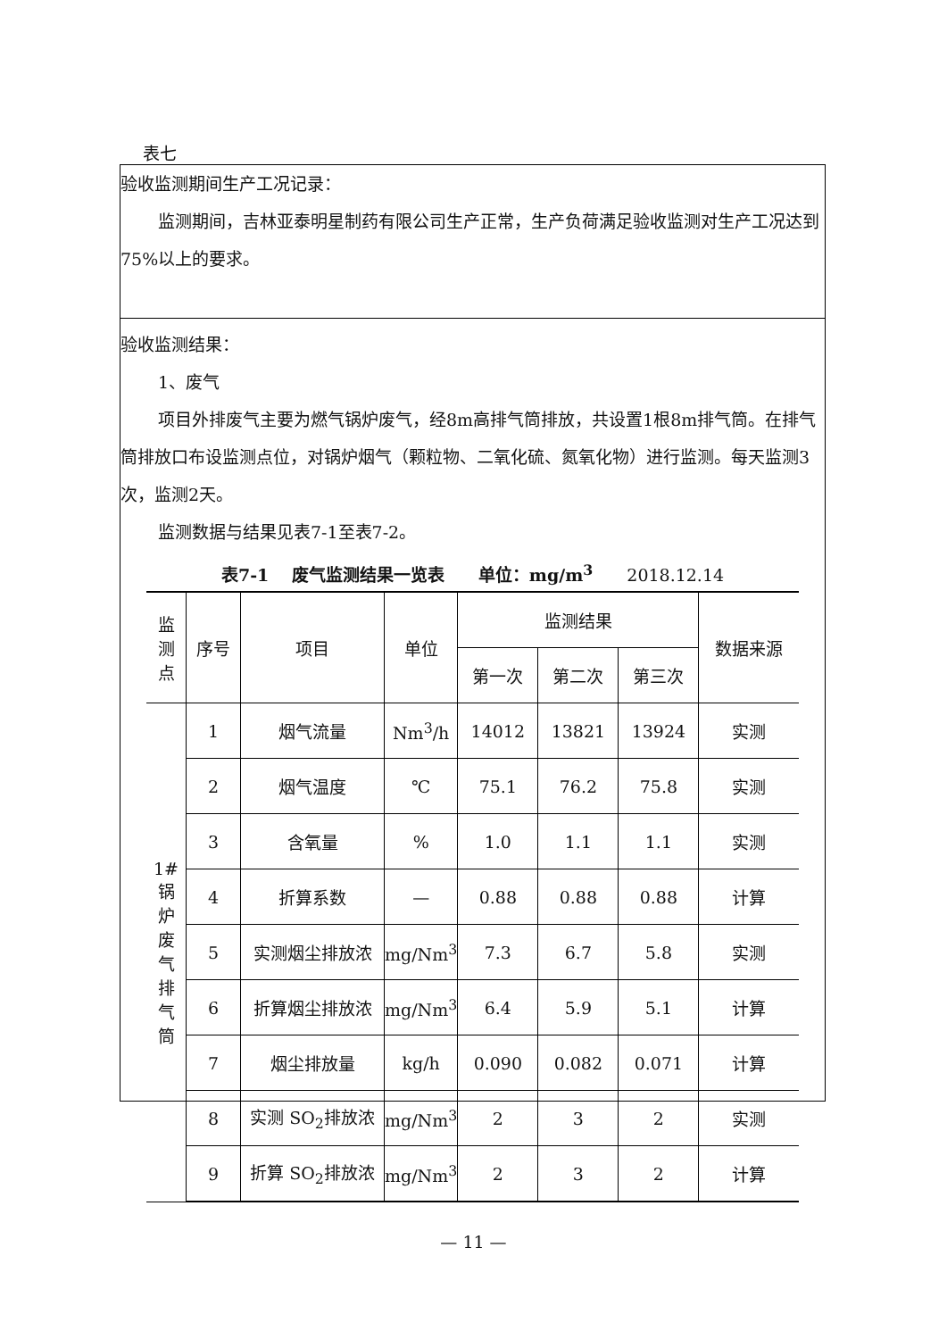表七
验收监测期间生产工况记录：
监测期间，吉林亚泰明星制药有限公司生产正常，生产负荷满足验收监测对生产工况达到75%以上的要求。
验收监测结果：
1、废气
项目外排废气主要为燃气锅炉废气，经8m高排气筒排放，共设置1根8m排气筒。在排气筒排放口布设监测点位，对锅炉烟气（颗粒物、二氧化硫、氮氧化物）进行监测。每天监测3次，监测2天。
监测数据与结果见表7-1至表7-2。
表7-1　 废气监测结果一览表　　单位：mg/m<sup>3</sup>　　2018.12.14
| 监 测 点 | 序号 | 项目 | 单位 | 监测结果 | | | 数据来源 |
| --- | --- | --- | --- | --- | --- | --- | --- |
| | | | | 第一次 | 第二次 | 第三次 | |
| 1# 锅 炉 废 气 排 气 筒 | 1 | 烟气流量 | Nm<sup>3</sup>/h | 14012 | 13821 | 13924 | 实测 |
| | 2 | 烟气温度 | ℃ | 75.1 | 76.2 | 75.8 | 实测 |
| | 3 | 含氧量 | % | 1.0 | 1.1 | 1.1 | 实测 |
| | 4 | 折算系数 | — | 0.88 | 0.88 | 0.88 | 计算 |
| | 5 | 实测烟尘排放浓 | mg/Nm<sup>3</sup> | 7.3 | 6.7 | 5.8 | 实测 |
| | 6 | 折算烟尘排放浓 | mg/Nm<sup>3</sup> | 6.4 | 5.9 | 5.1 | 计算 |
| | 7 | 烟尘排放量 | kg/h | 0.090 | 0.082 | 0.071 | 计算 |
| | 8 | 实测 SO<sub>2</sub>排放浓 | mg/Nm<sup>3</sup> | 2 | 3 | 2 | 实测 |
| | 9 | 折算 SO<sub>2</sub>排放浓 | mg/Nm<sup>3</sup> | 2 | 3 | 2 | 计算 |
— 11 —